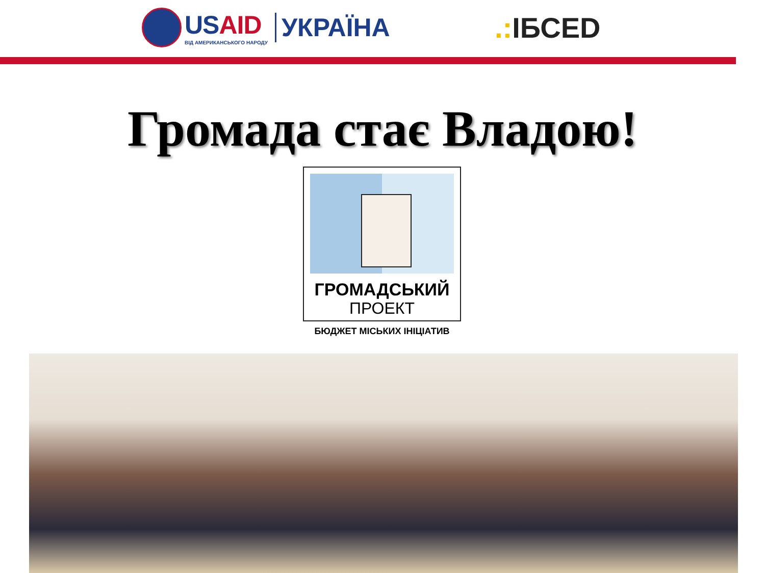USAID
ВІД АМЕРИКАНСЬКОГО НАРОДУ
УКРАЇНА
.: ІБСED
Громада стає Владою!
ГРОМАДСЬКИЙ
ПРОЕКТ
БЮДЖЕТ МІСЬКИХ ІНІЦІАТИВ